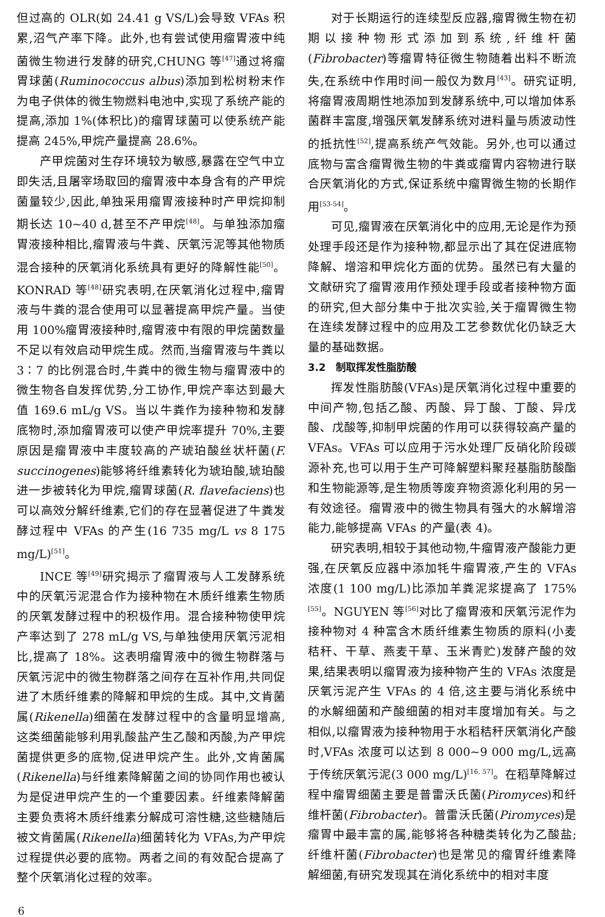但过高的 OLR(如 24.41 g VS/L)会导致 VFAs 积累,沼气产率下降。此外,也有尝试使用瘤胃液中纯菌微生物进行发酵的研究,CHUNG 等<sup>[47]</sup>通过将瘤胃球菌(Ruminococcus albus)添加到松树粉末作为电子供体的微生物燃料电池中,实现了系统产能的提高,添加 1%(体积比)的瘤胃球菌可以使系统产能提高 245%,甲烷产量提高 28.6%。
产甲烷菌对生存环境较为敏感,暴露在空气中立即失活,且屠宰场取回的瘤胃液中本身含有的产甲烷菌量较少,因此,单独采用瘤胃液接种时产甲烷抑制期长达 10~40 d,甚至不产甲烷<sup>[48]</sup>。与单独添加瘤胃液接种相比,瘤胃液与牛粪、厌氧污泥等其他物质混合接种的厌氧消化系统具有更好的降解性能<sup>[50]</sup>。KONRAD 等<sup>[48]</sup>研究表明,在厌氧消化过程中,瘤胃液与牛粪的混合使用可以显著提高甲烷产量。当使用 100%瘤胃液接种时,瘤胃液中有限的甲烷菌数量不足以有效启动甲烷生成。然而,当瘤胃液与牛粪以 3∶7 的比例混合时,牛粪中的微生物与瘤胃液中的微生物各自发挥优势,分工协作,甲烷产率达到最大值 169.6 mL/g VS。当以牛粪作为接种物和发酵底物时,添加瘤胃液可以使产甲烷率提升 70%,主要原因是瘤胃液中丰度较高的产琥珀酸丝状杆菌(F. succinogenes)能够将纤维素转化为琥珀酸,琥珀酸进一步被转化为甲烷,瘤胃球菌(R. flavefaciens)也可以高效分解纤维素,它们的存在显著促进了牛粪发酵过程中 VFAs 的产生(16 735 mg/L vs 8 175 mg/L)<sup>[51]</sup>。
INCE 等<sup>[49]</sup>研究揭示了瘤胃液与人工发酵系统中的厌氧污泥混合作为接种物在木质纤维素生物质的厌氧发酵过程中的积极作用。混合接种物使甲烷产率达到了 278 mL/g VS,与单独使用厌氧污泥相比,提高了 18%。这表明瘤胃液中的微生物群落与厌氧污泥中的微生物群落之间存在互补作用,共同促进了木质纤维素的降解和甲烷的生成。其中,文肯菌属(Rikenella)细菌在发酵过程中的含量明显增高,这类细菌能够利用乳酸盐产生乙酸和丙酸,为产甲烷菌提供更多的底物,促进甲烷产生。此外,文肯菌属(Rikenella)与纤维素降解菌之间的协同作用也被认为是促进甲烷产生的一个重要因素。纤维素降解菌主要负责将木质纤维素分解成可溶性糖,这些糖随后被文肯菌属(Rikenella)细菌转化为 VFAs,为产甲烷过程提供必要的底物。两者之间的有效配合提高了整个厌氧消化过程的效率。
对于长期运行的连续型反应器,瘤胃微生物在初期以接种物形式添加到系统,纤维杆菌(Fibrobacter)等瘤胃特征微生物随着出料不断流失,在系统中作用时间一般仅为数月<sup>[43]</sup>。研究证明,将瘤胃液周期性地添加到发酵系统中,可以增加体系菌群丰富度,增强厌氧发酵系统对进料量与质波动性的抵抗性<sup>[52]</sup>,提高系统产气效能。另外,也可以通过底物与富含瘤胃微生物的牛粪或瘤胃内容物进行联合厌氧消化的方式,保证系统中瘤胃微生物的长期作用<sup>[53-54]</sup>。
可见,瘤胃液在厌氧消化中的应用,无论是作为预处理手段还是作为接种物,都显示出了其在促进底物降解、增溶和甲烷化方面的优势。虽然已有大量的文献研究了瘤胃液用作预处理手段或者接种物方面的研究,但大部分集中于批次实验,关于瘤胃微生物在连续发酵过程中的应用及工艺参数优化仍缺乏大量的基础数据。
3.2　制取挥发性脂肪酸
挥发性脂肪酸(VFAs)是厌氧消化过程中重要的中间产物,包括乙酸、丙酸、异丁酸、丁酸、异戊酸、戊酸等,抑制甲烷菌的作用可以获得较高产量的 VFAs。VFAs 可以应用于污水处理厂反硝化阶段碳源补充,也可以用于生产可降解塑料聚羟基脂肪酸酯和生物能源等,是生物质等废弃物资源化利用的另一有效途径。瘤胃液中的微生物具有强大的水解增溶能力,能够提高 VFAs 的产量(表 4)。
研究表明,相较于其他动物,牛瘤胃液产酸能力更强,在厌氧反应器中添加牦牛瘤胃液,产生的 VFAs 浓度(1 100 mg/L)比添加羊粪泥浆提高了 175%<sup>[55]</sup>。NGUYEN 等<sup>[56]</sup>对比了瘤胃液和厌氧污泥作为接种物对 4 种富含木质纤维素生物质的原料(小麦秸秆、干草、燕麦干草、玉米青贮)发酵产酸的效果,结果表明以瘤胃液为接种物产生的 VFAs 浓度是厌氧污泥产生 VFAs 的 4 倍,这主要与消化系统中的水解细菌和产酸细菌的相对丰度增加有关。与之相似,以瘤胃液为接种物用于水稻秸秆厌氧消化产酸时,VFAs 浓度可以达到 8 000~9 000 mg/L,远高于传统厌氧污泥(3 000 mg/L)<sup>[16, 57]</sup>。在稻草降解过程中瘤胃细菌主要是普雷沃氏菌(Piromyces)和纤维杆菌(Fibrobacter)。普雷沃氏菌(Piromyces)是瘤胃中最丰富的属,能够将各种糖类转化为乙酸盐;纤维杆菌(Fibrobacter)也是常见的瘤胃纤维素降解细菌,有研究发现其在消化系统中的相对丰度
6